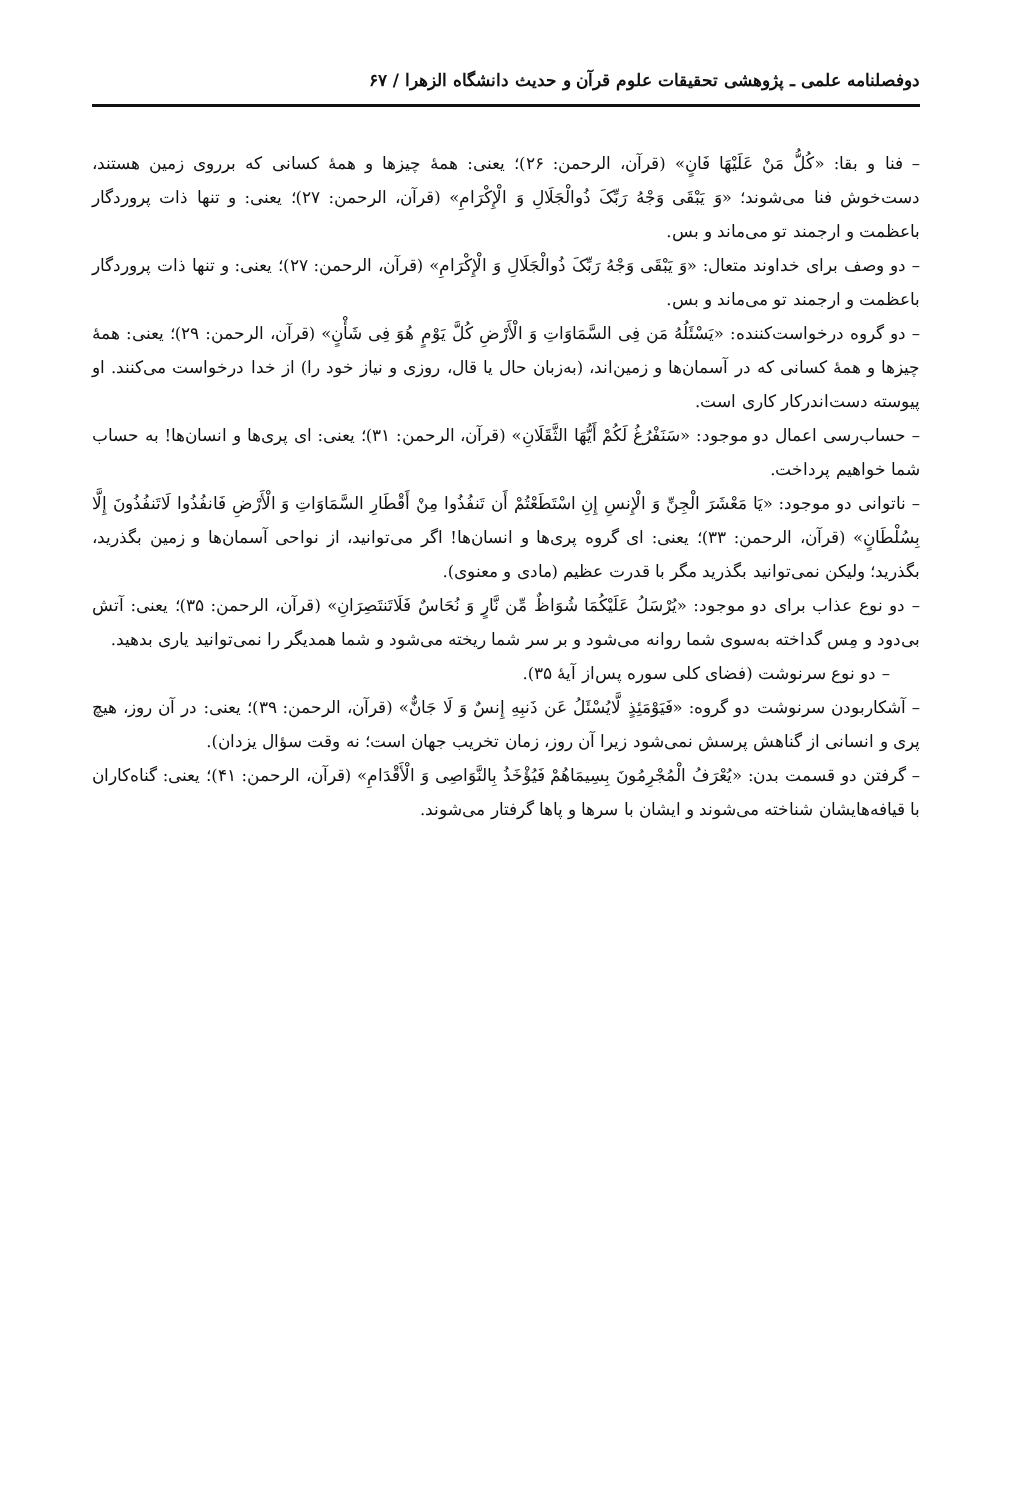دوفصلنامه علمی ـ پژوهشی تحقیقات علوم قرآن و حدیث دانشگاه الزهرا / ۶۷
– فنا و بقا: «کُلُّ مَنْ عَلَیْهَا فَانٍ» (قرآن، الرحمن: ۲۶)؛ یعنی: همهٔ چیزها و همهٔ کسانی که برروی زمین هستند، دست‌خوش فنا می‌شوند؛ «وَ یَبْقَی وَجْهُ رَبِّکَ ذُوالْجَلَالِ وَ الْإِکْرَامِ» (قرآن، الرحمن: ۲۷)؛ یعنی: و تنها ذات پروردگار باعظمت و ارجمند تو می‌ماند و بس.
– دو وصف برای خداوند متعال: «وَ یَبْقَی وَجْهُ رَبِّکَ ذُوالْجَلَالِ وَ الْإِکْرَامِ» (قرآن، الرحمن: ۲۷)؛ یعنی: و تنها ذات پروردگار باعظمت و ارجمند تو می‌ماند و بس.
– دو گروه درخواست‌کننده: «یَسْئَلُهُ مَن فِی السَّمَاوَاتِ وَ الْأَرْضِ کُلَّ یَوْمٍ هُوَ فِی شَأْنٍ» (قرآن، الرحمن: ۲۹)؛ یعنی: همهٔ چیزها و همهٔ کسانی که در آسمان‌ها و زمین‌اند، (به‌زبان حال یا قال، روزی و نیاز خود را) از خدا درخواست می‌کنند. او پیوسته دست‌اندرکار کاری است.
– حساب‌رسی اعمال دو موجود: «سَنَفْرُغُ لَکُمْ أَیُّهَا الثَّقَلَانِ» (قرآن، الرحمن: ۳۱)؛ یعنی: ای پری‌ها و انسان‌ها! به حساب شما خواهیم پرداخت.
– ناتوانی دو موجود: «یَا مَعْشَرَ الْجِنِّ وَ الْإِنسِ إِنِ اسْتَطَعْتُمْ أَن تَنفُذُوا مِنْ أَقْطَارِ السَّمَاوَاتِ وَ الْأَرْضِ فَانفُذُوا لَاتَنفُذُونَ إِلَّا بِسُلْطَانٍ» (قرآن، الرحمن: ۳۳)؛ یعنی: ای گروه پری‌ها و انسان‌ها! اگر می‌توانید، از نواحی آسمان‌ها و زمین بگذرید، بگذرید؛ ولیکن نمی‌توانید بگذرید مگر با قدرت عظیم (مادی و معنوی).
– دو نوع عذاب برای دو موجود: «یُرْسَلُ عَلَیْکُمَا شُوَاظٌ مِّن نَّارٍ وَ نُحَاسٌ فَلَاتَنتَصِرَانِ» (قرآن، الرحمن: ۳۵)؛ یعنی: آتش بی‌دود و مِس گداخته به‌سوی شما روانه می‌شود و بر سر شما ریخته می‌شود و شما همدیگر را نمی‌توانید یاری بدهید.
– دو نوع سرنوشت (فضای کلی سوره پس‌از آیهٔ ۳۵).
– آشکاربودن سرنوشت دو گروه: «فَیَوْمَئِذٍ لَّایُسْئَلُ عَن ذَنبِهِ إِنسٌ وَ لَا جَانٌّ» (قرآن، الرحمن: ۳۹)؛ یعنی: در آن روز، هیچ پری و انسانی از گناهش پرسش نمی‌شود زیرا آن روز، زمان تخریب جهان است؛ نه وقت سؤال یزدان).
– گرفتن دو قسمت بدن: «یُعْرَفُ الْمُجْرِمُونَ بِسِیمَاهُمْ فَیُؤْخَذُ بِالنَّوَاصِی وَ الْأَقْدَامِ» (قرآن، الرحمن: ۴۱)؛ یعنی: گناه‌کاران با قیافه‌هایشان شناخته می‌شوند و ایشان با سرها و پاها گرفتار می‌شوند.